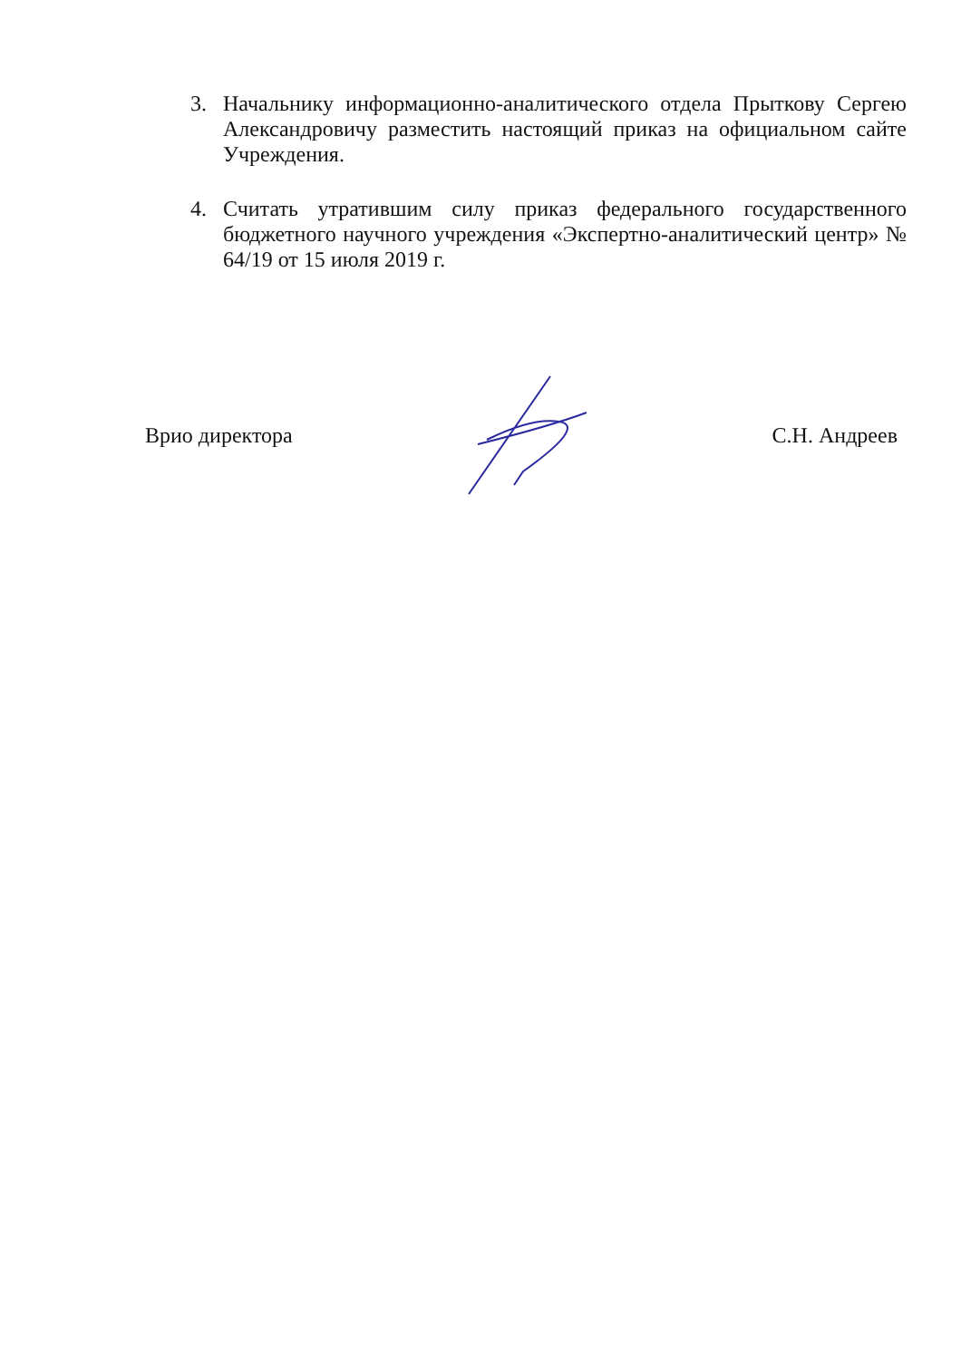3. Начальнику информационно-аналитического отдела Прыткову Сергею Александровичу разместить настоящий приказ на официальном сайте Учреждения.
4. Считать утратившим силу приказ федерального государственного бюджетного научного учреждения «Экспертно-аналитический центр» № 64/19 от 15 июля 2019 г.
Врио директора С.Н. Андреев